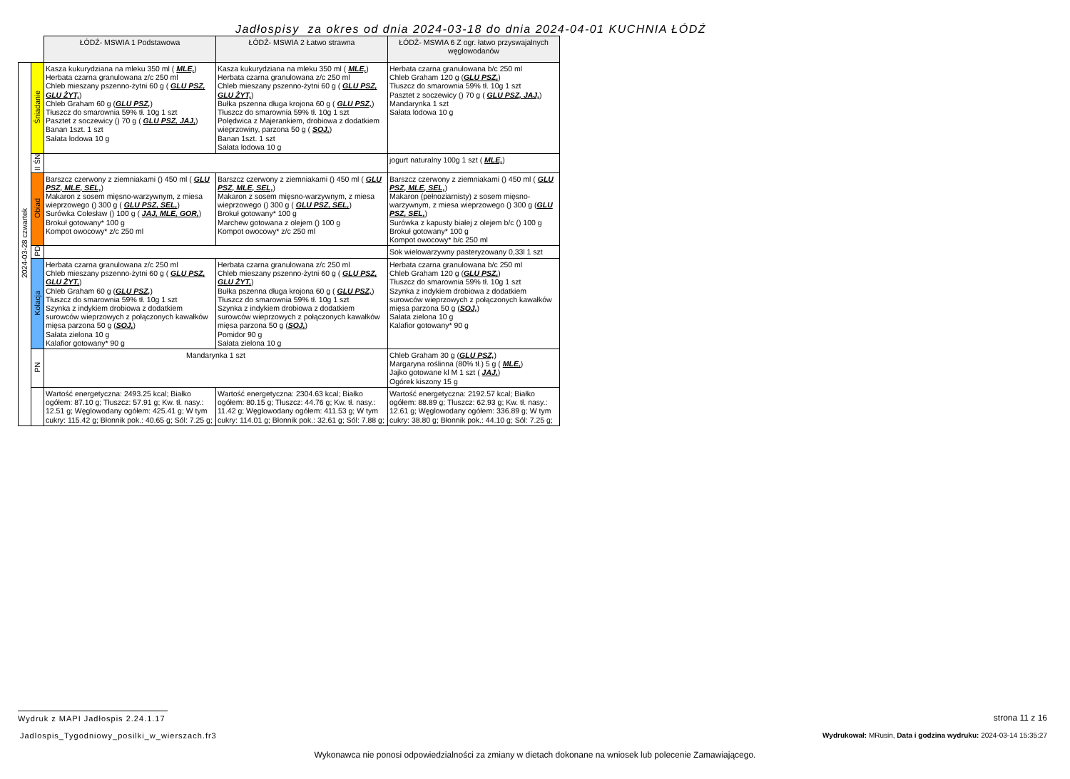Jadłospisy za okres od dnia 2024-03-18 do dnia 2024-04-01 KUCHNIA ŁÓDŹ
| | | ŁÓDŹ- MSWIA 1 Podstawowa | ŁÓDŹ- MSWIA 2 Łatwo strawna | ŁÓDŹ- MSWIA 6 Z ogr. łatwo przyswajalnych węglowodanów |
| 2024-03-28 czwartek | Śniadanie | Kasza kukurydziana na mleku 350 ml ( MLE, ) Herbata czarna granulowana z/c 250 ml Chleb mieszany pszenno-żytni 60 g ( GLU PSZ, GLU ŻYT, ) Chleb Graham 60 g ( GLU PSZ, ) Tłuszcz do smarownia 59% tł. 10g 1 szt Pasztet z soczewicy () 70 g ( GLU PSZ, JAJ, ) Banan 1szt. 1 szt Sałata lodowa 10 g | Kasza kukurydziana na mleku 350 ml ( MLE, ) Herbata czarna granulowana z/c 250 ml Chleb mieszany pszenno-żytni 60 g ( GLU PSZ, GLU ŻYT, ) Bułka pszenna długa krojona 60 g ( GLU PSZ, ) Tłuszcz do smarownia 59% tł. 10g 1 szt Polędwica z Majerankiem, drobiowa z dodatkiem wieprzowiny, parzona 50 g ( SOJ, ) Banan 1szt. 1 szt Sałata lodowa 10 g | Herbata czarna granulowana b/c 250 ml Chleb Graham 120 g ( GLU PSZ, ) Tłuszcz do smarownia 59% tł. 10g 1 szt Pasztet z soczewicy () 70 g ( GLU PSZ, JAJ, ) Mandarynka 1 szt Sałata lodowa 10 g |
| | II ŚN | | | jogurt naturalny 100g 1 szt ( MLE, ) |
| | Obiad | Barszcz czerwony z ziemniakami () 450 ml ( GLU PSZ, MLE, SEL, ) Makaron z sosem mięsno-warzywnym, z miesa wieprzowego () 300 g ( GLU PSZ, SEL, ) Surówka Colesław () 100 g ( JAJ, MLE, GOR, ) Brokuł gotowany* 100 g Kompot owocowy* z/c 250 ml | Barszcz czerwony z ziemniakami () 450 ml ( GLU PSZ, MLE, SEL, ) Makaron z sosem mięsno-warzywnym, z miesa wieprzowego () 300 g ( GLU PSZ, SEL, ) Brokuł gotowany* 100 g Marchew gotowana z olejem () 100 g Kompot owocowy* z/c 250 ml | Barszcz czerwony z ziemniakami () 450 ml ( GLU PSZ, MLE, SEL, ) Makaron (pełnoziarnisty) z sosem mięsno-warzywnym, z miesa wieprzowego () 300 g ( GLU PSZ, SEL, ) Surówka z kapusty białej z olejem b/c () 100 g Brokuł gotowany* 100 g Kompot owocowy* b/c 250 ml |
| | PD | | | Sok wielowarzywny pasteryzowany 0,33l 1 szt |
| | Kolacja | Herbata czarna granulowana z/c 250 ml Chleb mieszany pszenno-żytni 60 g ( GLU PSZ, GLU ŻYT, ) Chleb Graham 60 g ( GLU PSZ, ) Tłuszcz do smarownia 59% tł. 10g 1 szt Szynka z indykiem drobiowa z dodatkiem surowców wieprzowych z połączonych kawałków mięsa parzona 50 g ( SOJ, ) Sałata zielona 10 g Kalafior gotowany* 90 g | Herbata czarna granulowana z/c 250 ml Chleb mieszany pszenno-żytni 60 g ( GLU PSZ, GLU ŻYT, ) Bułka pszenna długa krojona 60 g ( GLU PSZ, ) Tłuszcz do smarownia 59% tł. 10g 1 szt Szynka z indykiem drobiowa z dodatkiem surowców wieprzowych z połączonych kawałków mięsa parzona 50 g ( SOJ, ) Pomidor 90 g Sałata zielona 10 g | Herbata czarna granulowana b/c 250 ml Chleb Graham 120 g ( GLU PSZ, ) Tłuszcz do smarownia 59% tł. 10g 1 szt Szynka z indykiem drobiowa z dodatkiem surowców wieprzowych z połączonych kawałków mięsa parzona 50 g ( SOJ, ) Sałata zielona 10 g Kalafior gotowany* 90 g |
| | PN | Mandarynka 1 szt | | Chleb Graham 30 g ( GLU PSZ, ) Margaryna roślinna (80% tł.) 5 g ( MLE, ) Jajko gotowane kl M 1 szt ( JAJ, ) Ogórek kiszony 15 g |
| | | Wartość energetyczna: 2493.25 kcal; Białko ogółem: 87.10 g; Tłuszcz: 57.91 g; Kw. tł. nasy.: 12.51 g; Węglowodany ogółem: 425.41 g; W tym cukry: 115.42 g; Błonnik pok.: 40.65 g; Sól: 7.25 g; | Wartość energetyczna: 2304.63 kcal; Białko ogółem: 80.15 g; Tłuszcz: 44.76 g; Kw. tł. nasy.: 11.42 g; Węglowodany ogółem: 411.53 g; W tym cukry: 114.01 g; Błonnik pok.: 32.61 g; Sól: 7.88 g; | Wartość energetyczna: 2192.57 kcal; Białko ogółem: 88.89 g; Tłuszcz: 62.93 g; Kw. tł. nasy.: 12.61 g; Węglowodany ogółem: 336.89 g; W tym cukry: 38.80 g; Błonnik pok.: 44.10 g; Sól: 7.25 g; |
Wydruk z MAPI Jadłospis 2.24.1.17
strona 11 z 16
Jadlospis_Tygodniowy_posilki_w_wierszach.fr3
Wydrukował: MRusin, Data i godzina wydruku: 2024-03-14 15:35:27
Wykonawca nie ponosi odpowiedzialności za zmiany w dietach dokonane na wniosek lub polecenie Zamawiającego.